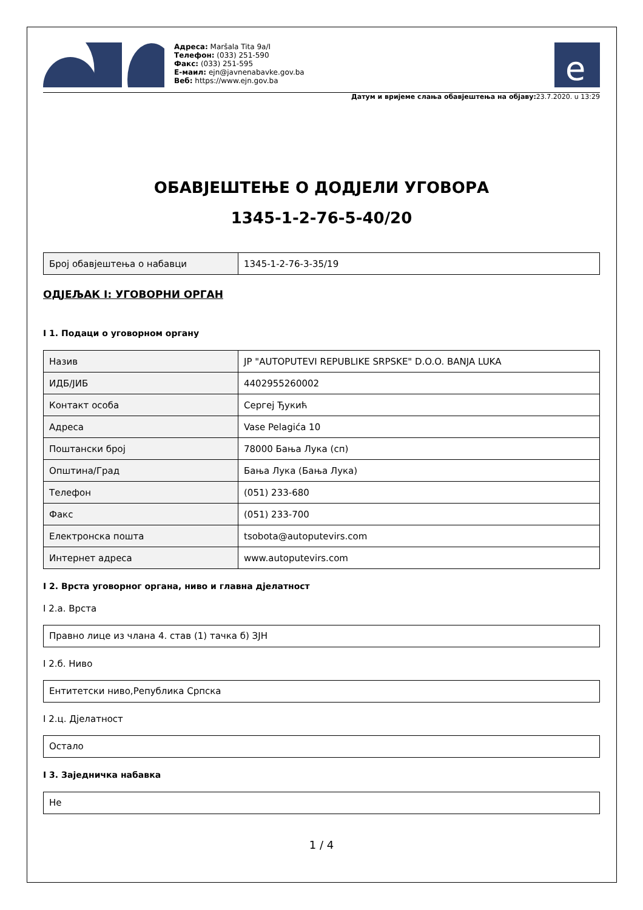Адреса: Maršala Tita 9a/I
Телефон: (033) 251-590
Факс: (033) 251-595
Е-маил: ejn@javnenabavke.gov.ba
Веб: https://www.ejn.gov.ba
e
Датум и вријеме слања обавјештења на објаву: 23.7.2020. u 13:29
ОБАВЈЕШТЕЊЕ О ДОДЈЕЛИ УГОВОРА
1345-1-2-76-5-40/20
| Број обавјештења о набавци | 1345-1-2-76-3-35/19 |
ОДЈЕЉАК I: УГОВОРНИ ОРГАН
I 1. Подаци о уговорном органу
| Назив | JP "AUTOPUTEVI REPUBLIKE SRPSKE" D.O.O. BANJA LUKA |
| ИДБ/ЈИБ | 4402955260002 |
| Контакт особа | Сергеј Ђукић |
| Адреса | Vase Pelagića 10 |
| Поштански број | 78000 Бања Лука (сп) |
| Општина/Град | Бања Лука (Бања Лука) |
| Телефон | (051) 233-680 |
| Факс | (051) 233-700 |
| Електронска пошта | tsobota@autoputevirs.com |
| Интернет адреса | www.autoputevirs.com |
I 2. Врста уговорног органа, ниво и главна дјелатност
I 2.а. Врста
Правно лице из члана 4. став (1) тачка б) ЗЈН
I 2.б. Ниво
Ентитетски ниво,Република Српска
I 2.ц. Дјелатност
Остало
I 3. Заједничка набавка
Не
1 / 4